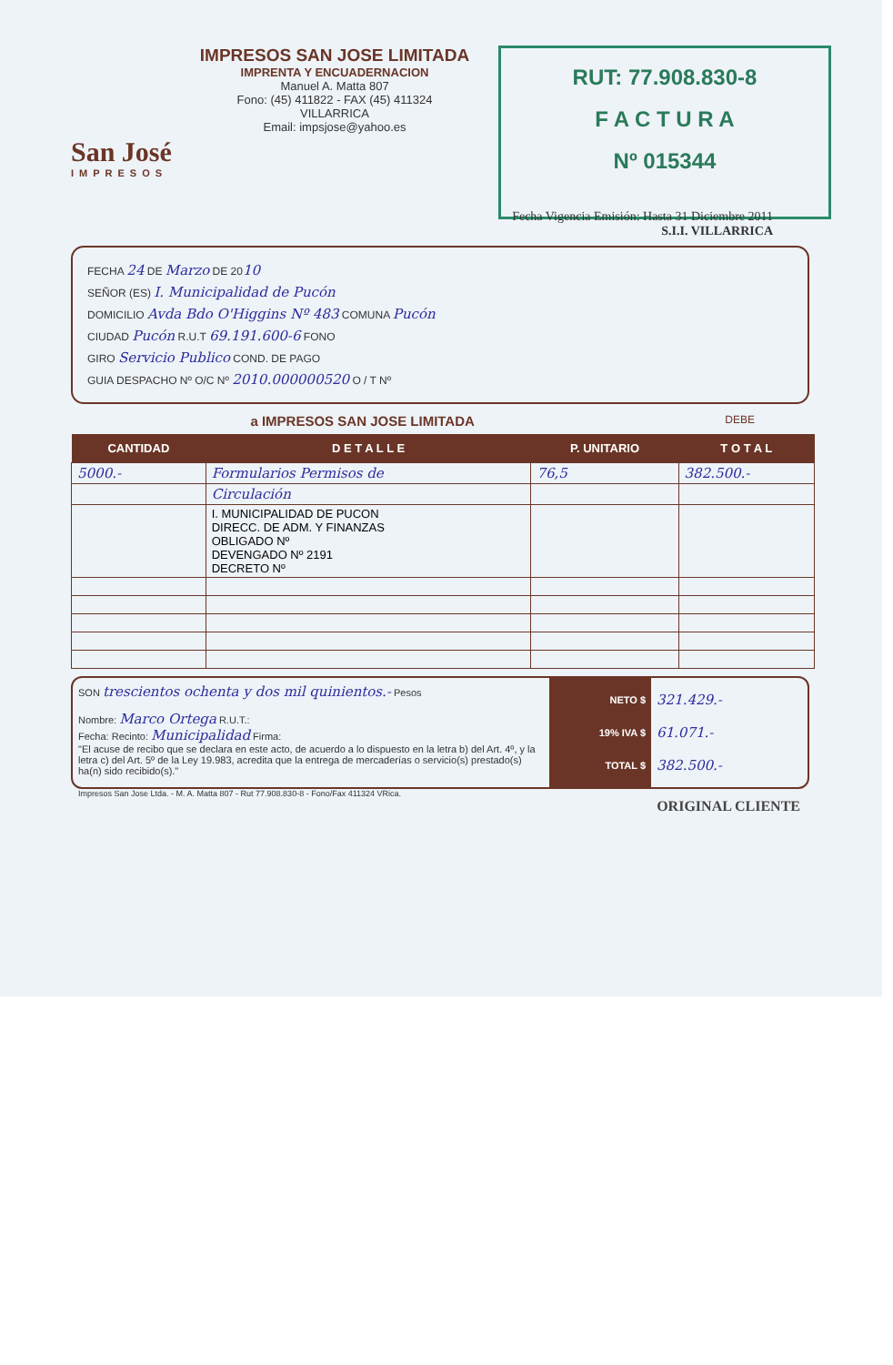San José
IMPRESOS
IMPRESOS SAN JOSE LIMITADA
IMPRENTA Y ENCUADERNACION
Manuel A. Matta 807
Fono: (45) 411822 - FAX (45) 411324
VILLARRICA
Email: impsjose@yahoo.es
RUT: 77.908.830-8
F A C T U R A
Nº 015344
Fecha Vigencia Emisión: Hasta 31 Diciembre 2011
S.I.I. VILLARRICA
FECHA 24 DE Marzo DE 2010
SEÑOR (ES) I. Municipalidad de Pucón
DOMICILIO Avda Bdo O'Higgins Nº 483 COMUNA Pucón
CIUDAD Pucón R.U.T 69.191.600-6 FONO
GIRO Servicio Publico COND. DE PAGO
GUIA DESPACHO Nº O/C Nº 2010.000000520 O / T Nº
a IMPRESOS SAN JOSE LIMITADA DEBE
| CANTIDAD | D E T A L L E | P. UNITARIO | T O T A L |
| --- | --- | --- | --- |
| 5000.- | Formularios Permisos de | 76,5 | 382.500.- |
| | Circulación | | |
| | I. MUNICIPALIDAD DE PUCON DIRECC. DE ADM. Y FINANZAS OBLIGADO Nº DEVENGADO Nº 2191 DECRETO Nº | | |
SON trescientos ochenta y dos mil quinientos.- Pesos
Nombre: Marco Ortega R.U.T.:
Fecha: Recinto: Municipalidad Firma:
"El acuse de recibo que se declara en este acto, de acuerdo a lo dispuesto en la letra b) del Art. 4º, y la letra c) del Art. 5º de la Ley 19.983, acredita que la entrega de mercaderías o servicio(s) prestado(s) ha(n) sido recibido(s)."
NETO $
19% IVA $
TOTAL $
321.429.-
61.071.-
382.500.-
Impresos San Jose Ltda. - M. A. Matta 807 - Rut 77.908.830-8 - Fono/Fax 411324 VRica.
ORIGINAL CLIENTE